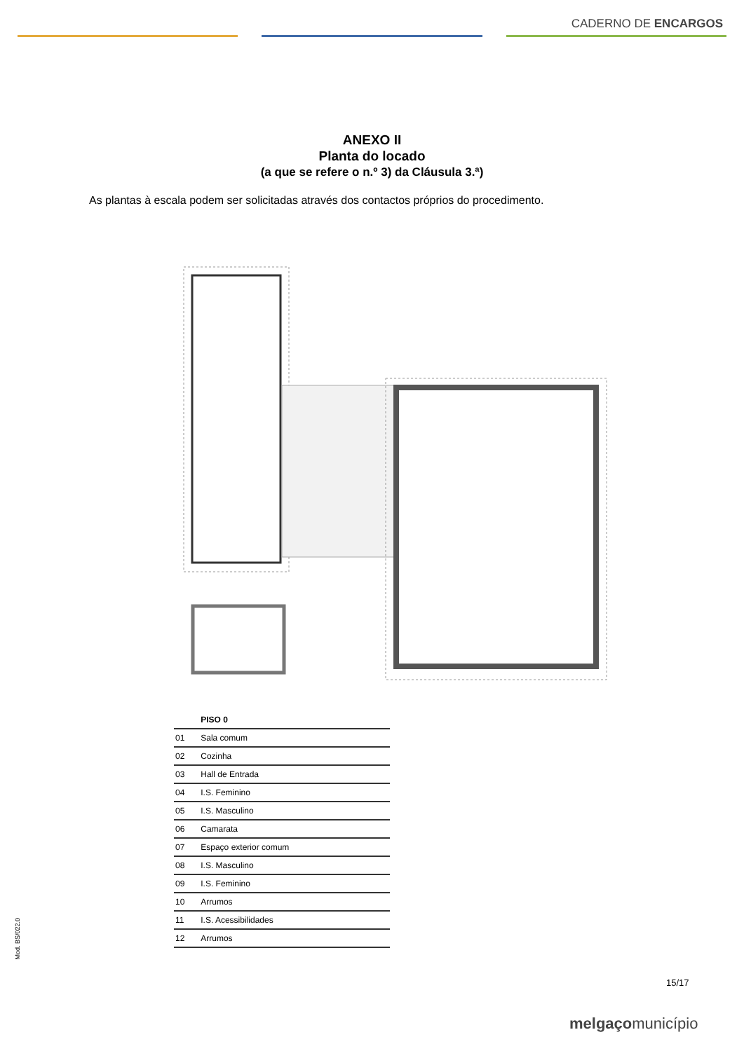CADERNO DE ENCARGOS
ANEXO II
Planta do locado
(a que se refere o n.º 3) da Cláusula 3.ª)
As plantas à escala podem ser solicitadas através dos contactos próprios do procedimento.
| | PISO 0 |
| --- | --- |
| 01 | Sala comum |
| 02 | Cozinha |
| 03 | Hall de Entrada |
| 04 | I.S. Feminino |
| 05 | I.S. Masculino |
| 06 | Camarata |
| 07 | Espaço exterior comum |
| 08 | I.S. Masculino |
| 09 | I.S. Feminino |
| 10 | Arrumos |
| 11 | I.S. Acessibilidades |
| 12 | Arrumos |
Mod. BS/022.0
15/17
melgaçomunicípio